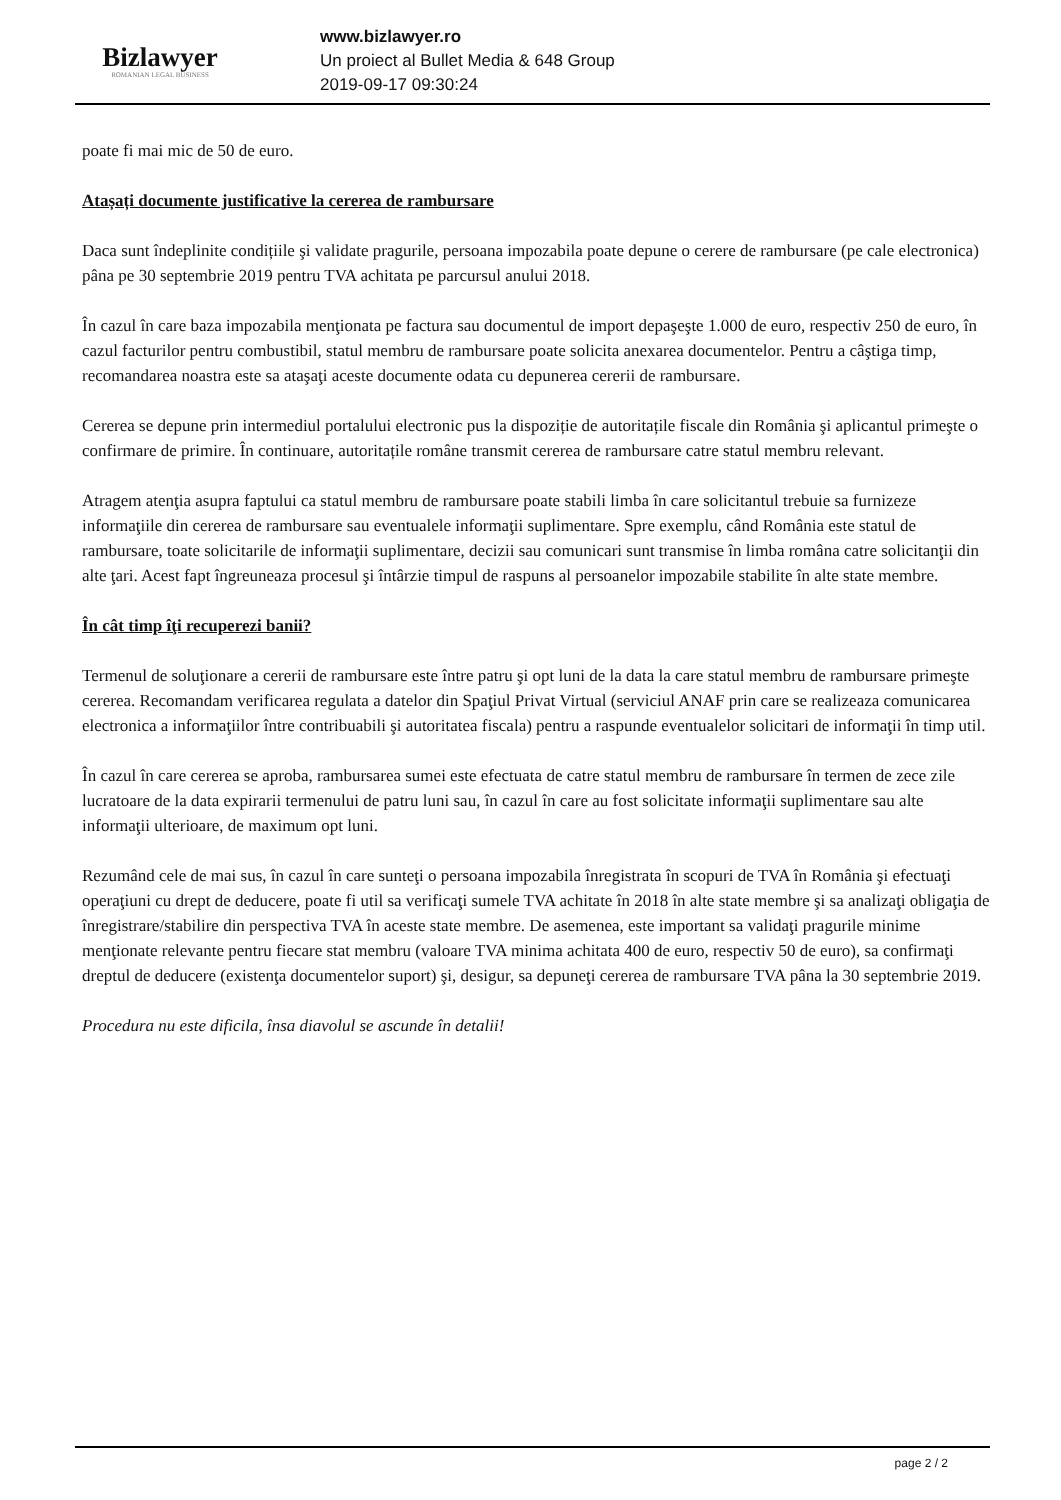Bizlawyer
ROMANIAN LEGAL BUSINESS
www.bizlawyer.ro
Un proiect al Bullet Media & 648 Group
2019-09-17 09:30:24
poate fi mai mic de 50 de euro.
Atașați documente justificative la cererea de rambursare
Daca sunt îndeplinite condițiile şi validate pragurile, persoana impozabila poate depune o cerere de rambursare (pe cale electronica) pâna pe 30 septembrie 2019 pentru TVA achitata pe parcursul anului 2018.
În cazul în care baza impozabila menţionata pe factura sau documentul de import depaşeşte 1.000 de euro, respectiv 250 de euro, în cazul facturilor pentru combustibil, statul membru de rambursare poate solicita anexarea documentelor. Pentru a câştiga timp, recomandarea noastra este sa ataşaţi aceste documente odata cu depunerea cererii de rambursare.
Cererea se depune prin intermediul portalului electronic pus la dispoziție de autoritațile fiscale din România şi aplicantul primeşte o confirmare de primire. În continuare, autoritațile române transmit cererea de rambursare catre statul membru relevant.
Atragem atenţia asupra faptului ca statul membru de rambursare poate stabili limba în care solicitantul trebuie sa furnizeze informaţiile din cererea de rambursare sau eventualele informaţii suplimentare. Spre exemplu, când România este statul de rambursare, toate solicitarile de informaţii suplimentare, decizii sau comunicari sunt transmise în limba româna catre solicitanţii din alte ţari. Acest fapt îngreuneaza procesul şi întârzie timpul de raspuns al persoanelor impozabile stabilite în alte state membre.
În cât timp îţi recuperezi banii?
Termenul de soluţionare a cererii de rambursare este între patru şi opt luni de la data la care statul membru de rambursare primeşte cererea. Recomandam verificarea regulata a datelor din Spaţiul Privat Virtual (serviciul ANAF prin care se realizeaza comunicarea electronica a informaţiilor între contribuabili şi autoritatea fiscala) pentru a raspunde eventualelor solicitari de informaţii în timp util.
În cazul în care cererea se aproba, rambursarea sumei este efectuata de catre statul membru de rambursare în termen de zece zile lucratoare de la data expirarii termenului de patru luni sau, în cazul în care au fost solicitate informaţii suplimentare sau alte informaţii ulterioare, de maximum opt luni.
Rezumând cele de mai sus, în cazul în care sunteţi o persoana impozabila înregistrata în scopuri de TVA în România şi efectuaţi operaţiuni cu drept de deducere, poate fi util sa verificaţi sumele TVA achitate în 2018 în alte state membre şi sa analizaţi obligaţia de înregistrare/stabilire din perspectiva TVA în aceste state membre. De asemenea, este important sa validaţi pragurile minime menţionate relevante pentru fiecare stat membru (valoare TVA minima achitata 400 de euro, respectiv 50 de euro), sa confirmaţi dreptul de deducere (existenţa documentelor suport) şi, desigur, sa depuneţi cererea de rambursare TVA pâna la 30 septembrie 2019.
Procedura nu este dificila, însa diavolul se ascunde în detalii!
page 2 / 2